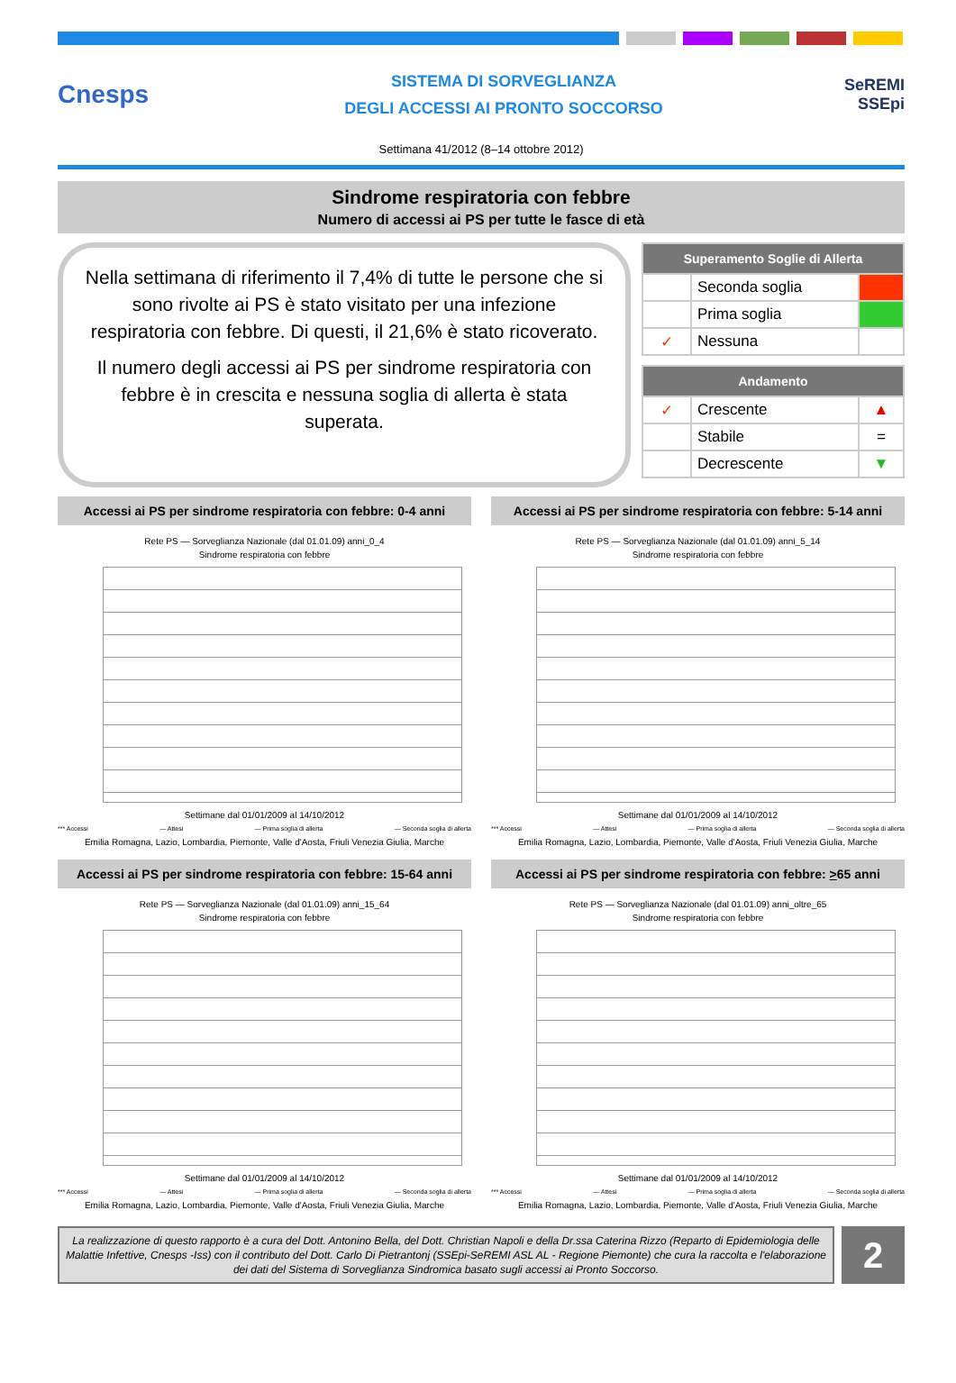Cnesps
SISTEMA DI SORVEGLIANZA
DEGLI ACCESSI AI PRONTO SOCCORSO
SeREMI
SSEpi
Settimana 41/2012 (8–14 ottobre 2012)
Sindrome respiratoria con febbre
Numero di accessi ai PS per tutte le fasce di età
Nella settimana di riferimento il 7,4% di tutte le persone che si sono rivolte ai PS è stato visitato per una infezione respiratoria con febbre. Di questi, il 21,6% è stato ricoverato.
Il numero degli accessi ai PS per sindrome respiratoria con febbre è in crescita e nessuna soglia di allerta è stata superata.
| Superamento Soglie di Allerta | | |
| --- | --- | --- |
| | Seconda soglia | |
| | Prima soglia | |
| ✓ | Nessuna | |
| Andamento | | |
| --- | --- | --- |
| ✓ | Crescente | ▲ |
| | Stabile | = |
| | Decrescente | ▼ |
Accessi ai PS per sindrome respiratoria con febbre: 0-4 anni
Rete PS — Sorveglianza Nazionale (dal 01.01.09) anni_0_4
Sindrome respiratoria con febbre
Settimane dal 01/01/2009 al 14/10/2012
*** Accessi — Attesi — Prima soglia di allerta — Seconda soglia di allerta
Emilia Romagna, Lazio, Lombardia, Piemonte, Valle d'Aosta, Friuli Venezia Giulia, Marche
Accessi ai PS per sindrome respiratoria con febbre: 5-14 anni
Rete PS — Sorveglianza Nazionale (dal 01.01.09) anni_5_14
Sindrome respiratoria con febbre
Settimane dal 01/01/2009 al 14/10/2012
*** Accessi — Attesi — Prima soglia di allerta — Seconda soglia di allerta
Emilia Romagna, Lazio, Lombardia, Piemonte, Valle d'Aosta, Friuli Venezia Giulia, Marche
Accessi ai PS per sindrome respiratoria con febbre: 15-64 anni
Rete PS — Sorveglianza Nazionale (dal 01.01.09) anni_15_64
Sindrome respiratoria con febbre
Settimane dal 01/01/2009 al 14/10/2012
*** Accessi — Attesi — Prima soglia di allerta — Seconda soglia di allerta
Emilia Romagna, Lazio, Lombardia, Piemonte, Valle d'Aosta, Friuli Venezia Giulia, Marche
Accessi ai PS per sindrome respiratoria con febbre: >65 anni
Rete PS — Sorveglianza Nazionale (dal 01.01.09) anni_oltre_65
Sindrome respiratoria con febbre
Settimane dal 01/01/2009 al 14/10/2012
*** Accessi — Attesi — Prima soglia di allerta — Seconda soglia di allerta
Emilia Romagna, Lazio, Lombardia, Piemonte, Valle d'Aosta, Friuli Venezia Giulia, Marche
La realizzazione di questo rapporto è a cura del Dott. Antonino Bella, del Dott. Christian Napoli e della Dr.ssa Caterina Rizzo (Reparto di Epidemiologia delle Malattie Infettive, Cnesps -Iss) con il contributo del Dott. Carlo Di Pietrantonj (SSEpi-SeREMI ASL AL - Regione Piemonte) che cura la raccolta e l'elaborazione dei dati del Sistema di Sorveglianza Sindromica basato sugli accessi ai Pronto Soccorso.
2